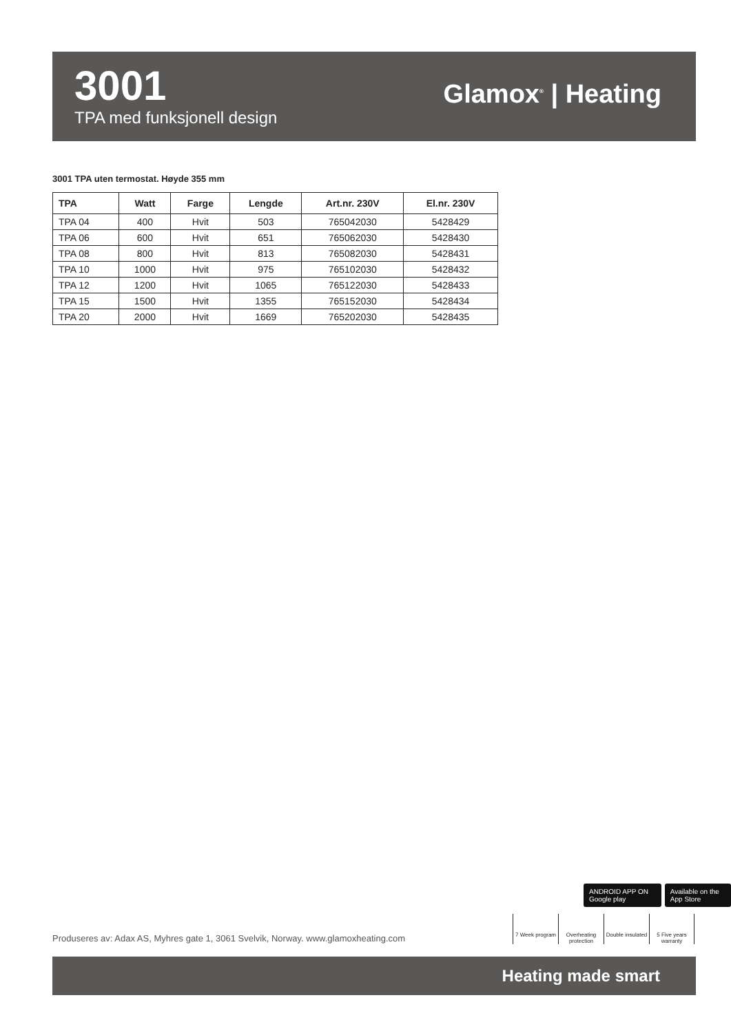3001
TPA med funksjonell design
Glamox<sup>®</sup> | Heating
3001 TPA uten termostat. Høyde 355 mm
| TPA | Watt | Farge | Lengde | Art.nr. 230V | El.nr. 230V |
| --- | --- | --- | --- | --- | --- |
| TPA 04 | 400 | Hvit | 503 | 765042030 | 5428429 |
| TPA 06 | 600 | Hvit | 651 | 765062030 | 5428430 |
| TPA 08 | 800 | Hvit | 813 | 765082030 | 5428431 |
| TPA 10 | 1000 | Hvit | 975 | 765102030 | 5428432 |
| TPA 12 | 1200 | Hvit | 1065 | 765122030 | 5428433 |
| TPA 15 | 1500 | Hvit | 1355 | 765152030 | 5428434 |
| TPA 20 | 2000 | Hvit | 1669 | 765202030 | 5428435 |
ANDROID APP ON Google play Available on the App Store
7 Week program
Overheating protection
Double insulated
5 Five years warranty
Produseres av: Adax AS, Myhres gate 1, 3061 Svelvik, Norway. www.glamoxheating.com
Heating made smart